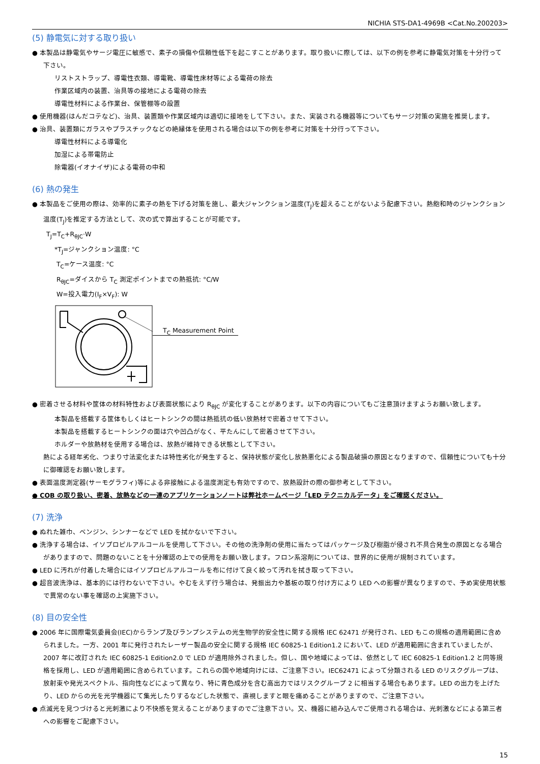NICHIA STS-DA1-4969B <Cat.No.200203>
(5) 静電気に対する取り扱い
● 本製品は静電気やサージ電圧に敏感で、素子の損傷や信頼性低下を起こすことがあります。取り扱いに際しては、以下の例を参考に静電気対策を十分行って下さい。
リストストラップ、導電性衣類、導電靴、導電性床材等による電荷の除去
作業区域内の装置、治具等の接地による電荷の除去
導電性材料による作業台、保管棚等の設置
● 使用機器(はんだコテなど)、治具、装置類や作業区域内は適切に接地をして下さい。また、実装される機器等についてもサージ対策の実施を推奨します。
● 治具、装置類にガラスやプラスチックなどの絶縁体を使用される場合は以下の例を参考に対策を十分行って下さい。
導電性材料による導電化
加湿による帯電防止
除電器(イオナイザ)による電荷の中和
(6) 熱の発生
● 本製品をご使用の際は、効率的に素子の熱を下げる対策を施し、最大ジャンクション温度(T<sub>J</sub>)を超えることがないよう配慮下さい。熱飽和時のジャンクション温度(T<sub>J</sub>)を推定する方法として、次の式で算出することが可能です。
T<sub>J</sub>=T<sub>C</sub>+R<sub>θJC</sub>·W
*T<sub>J</sub>=ジャンクション温度: °C
T<sub>C</sub>=ケース温度: °C
R<sub>θJC</sub>=ダイスから T<sub>C</sub> 測定ポイントまでの熱抵抗: °C/W
W=投入電力(I<sub>F</sub>×V<sub>F</sub>): W
T<sub>C</sub> Measurement Point
● 密着させる材料や筐体の材料特性および表面状態により R<sub>θJC</sub> が変化することがあります。以下の内容についてもご注意頂けますようお願い致します。
本製品を搭載する筐体もしくはヒートシンクの間は熱抵抗の低い放熱材で密着させて下さい。
本製品を搭載するヒートシンクの面は穴や凹凸がなく、平たんにして密着させて下さい。
ホルダーや放熱材を使用する場合は、放熱が維持できる状態として下さい。
熱による経年劣化、つまり寸法変化または特性劣化が発生すると、保持状態が変化し放熱悪化による製品破損の原因となりますので、信頼性についても十分に御確認をお願い致します。
● 表面温度測定器(サーモグラフィ)等による非接触による温度測定も有効ですので、放熱設計の際の御参考として下さい。
● COB の取り扱い、密着、放熱などの一連のアプリケーションノートは弊社ホームページ「LED テクニカルデータ」をご確認ください。
(7) 洗浄
● ぬれた雑巾、ベンジン、シンナーなどで LED を拭かないで下さい。
● 洗浄する場合は、イソプロピルアルコールを使用して下さい。その他の洗浄剤の使用に当たってはパッケージ及び樹脂が侵され不具合発生の原因となる場合がありますので、問題のないことを十分確認の上での使用をお願い致します。フロン系溶剤については、世界的に使用が規制されています。
● LED に汚れが付着した場合にはイソプロピルアルコールを布に付けて良く絞って汚れを拭き取って下さい。
● 超音波洗浄は、基本的には行わないで下さい。やむをえず行う場合は、発振出力や基板の取り付け方により LED への影響が異なりますので、予め実使用状態で異常のない事を確認の上実施下さい。
(8) 目の安全性
● 2006 年に国際電気委員会(IEC)からランプ及びランプシステムの光生物学的安全性に関する規格 IEC 62471 が発行され、LED もこの規格の適用範囲に含められました。一方、2001 年に発行されたレーザー製品の安全に関する規格 IEC 60825-1 Edition1.2 において、LED が適用範囲に含まれていましたが、2007 年に改訂された IEC 60825-1 Edition2.0 で LED が適用除外されました。但し、国や地域によっては、依然として IEC 60825-1 Edition1.2 と同等規格を採用し、LED が適用範囲に含められています。これらの国や地域向けには、ご注意下さい。IEC62471 によって分類される LED のリスクグループは、放射束や発光スペクトル、指向性などによって異なり、特に青色成分を含む高出力ではリスクグループ 2 に相当する場合もあります。LED の出力を上げたり、LED からの光を光学機器にて集光したりするなどした状態で、直視しますと眼を痛めることがありますので、ご注意下さい。
● 点滅光を見つづけると光刺激により不快感を覚えることがありますのでご注意下さい。又、機器に組み込んでご使用される場合は、光刺激などによる第三者への影響をご配慮下さい。
15